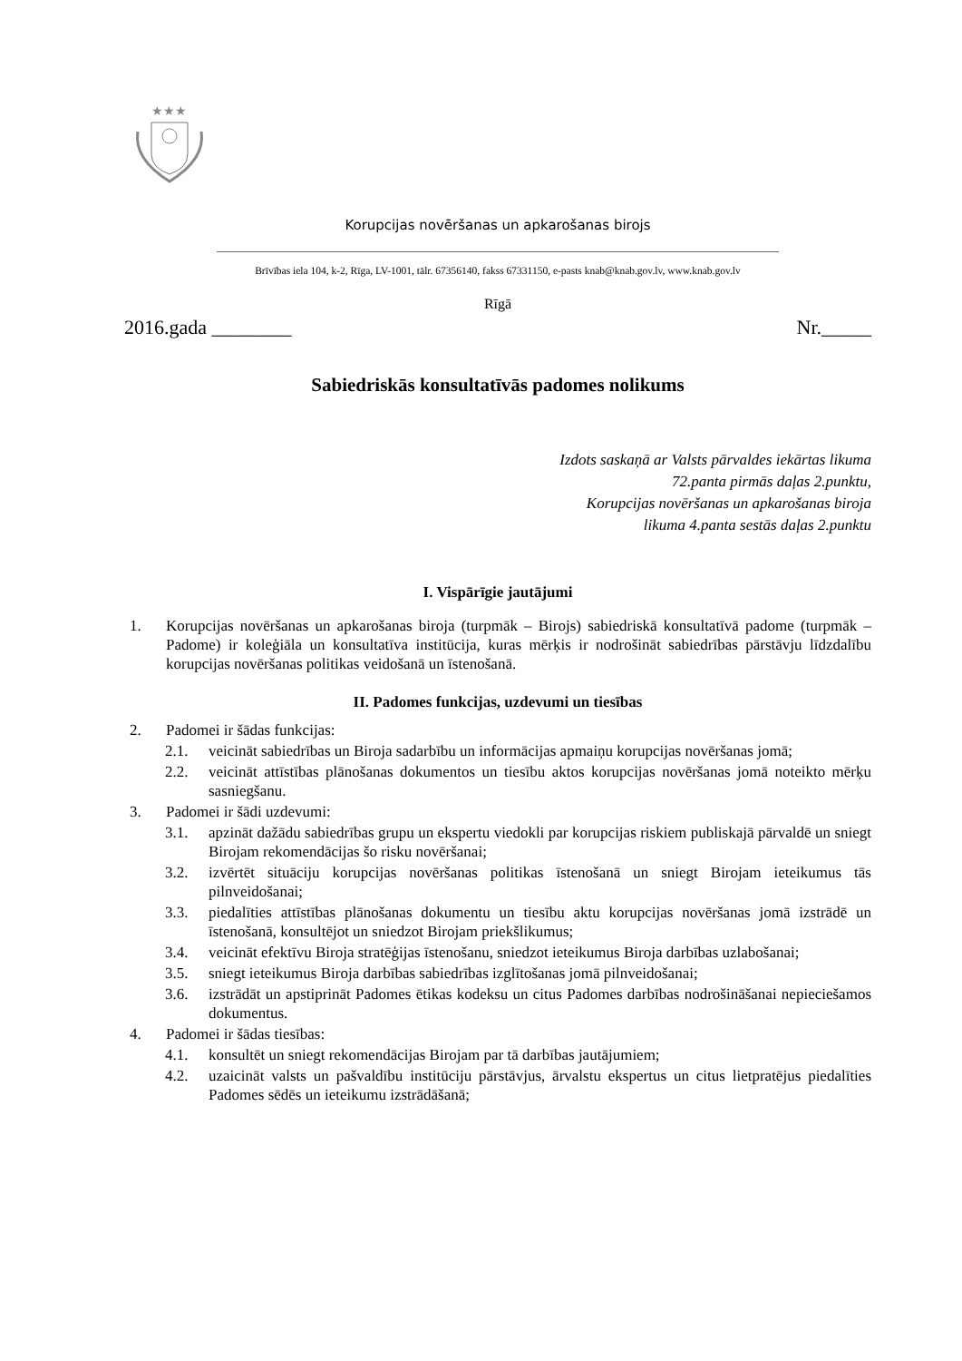★★★
Korupcijas novēršanas un apkarošanas birojs
Brīvības iela 104, k-2, Rīga, LV-1001, tālr. 67356140, fakss 67331150, e-pasts knab@knab.gov.lv, www.knab.gov.lv
Rīgā
2016.gada ________ Nr._____
Sabiedriskās konsultatīvās padomes nolikums
Izdots saskaņā ar Valsts pārvaldes iekārtas likuma
72.panta pirmās daļas 2.punktu,
Korupcijas novēršanas un apkarošanas biroja
likuma 4.panta sestās daļas 2.punktu
I. Vispārīgie jautājumi
1. Korupcijas novēršanas un apkarošanas biroja (turpmāk – Birojs) sabiedriskā konsultatīvā padome (turpmāk – Padome) ir koleģiāla un konsultatīva institūcija, kuras mērķis ir nodrošināt sabiedrības pārstāvju līdzdalību korupcijas novēršanas politikas veidošanā un īstenošanā.
II. Padomes funkcijas, uzdevumi un tiesības
2. Padomei ir šādas funkcijas:
2.1. veicināt sabiedrības un Biroja sadarbību un informācijas apmaiņu korupcijas novēršanas jomā;
2.2. veicināt attīstības plānošanas dokumentos un tiesību aktos korupcijas novēršanas jomā noteikto mērķu sasniegšanu.
3. Padomei ir šādi uzdevumi:
3.1. apzināt dažādu sabiedrības grupu un ekspertu viedokli par korupcijas riskiem publiskajā pārvaldē un sniegt Birojam rekomendācijas šo risku novēršanai;
3.2. izvērtēt situāciju korupcijas novēršanas politikas īstenošanā un sniegt Birojam ieteikumus tās pilnveidošanai;
3.3. piedalīties attīstības plānošanas dokumentu un tiesību aktu korupcijas novēršanas jomā izstrādē un īstenošanā, konsultējot un sniedzot Birojam priekšlikumus;
3.4. veicināt efektīvu Biroja stratēģijas īstenošanu, sniedzot ieteikumus Biroja darbības uzlabošanai;
3.5. sniegt ieteikumus Biroja darbības sabiedrības izglītošanas jomā pilnveidošanai;
3.6. izstrādāt un apstiprināt Padomes ētikas kodeksu un citus Padomes darbības nodrošināšanai nepieciešamos dokumentus.
4. Padomei ir šādas tiesības:
4.1. konsultēt un sniegt rekomendācijas Birojam par tā darbības jautājumiem;
4.2. uzaicināt valsts un pašvaldību institūciju pārstāvjus, ārvalstu ekspertus un citus lietpratējus piedalīties Padomes sēdēs un ieteikumu izstrādāšanā;